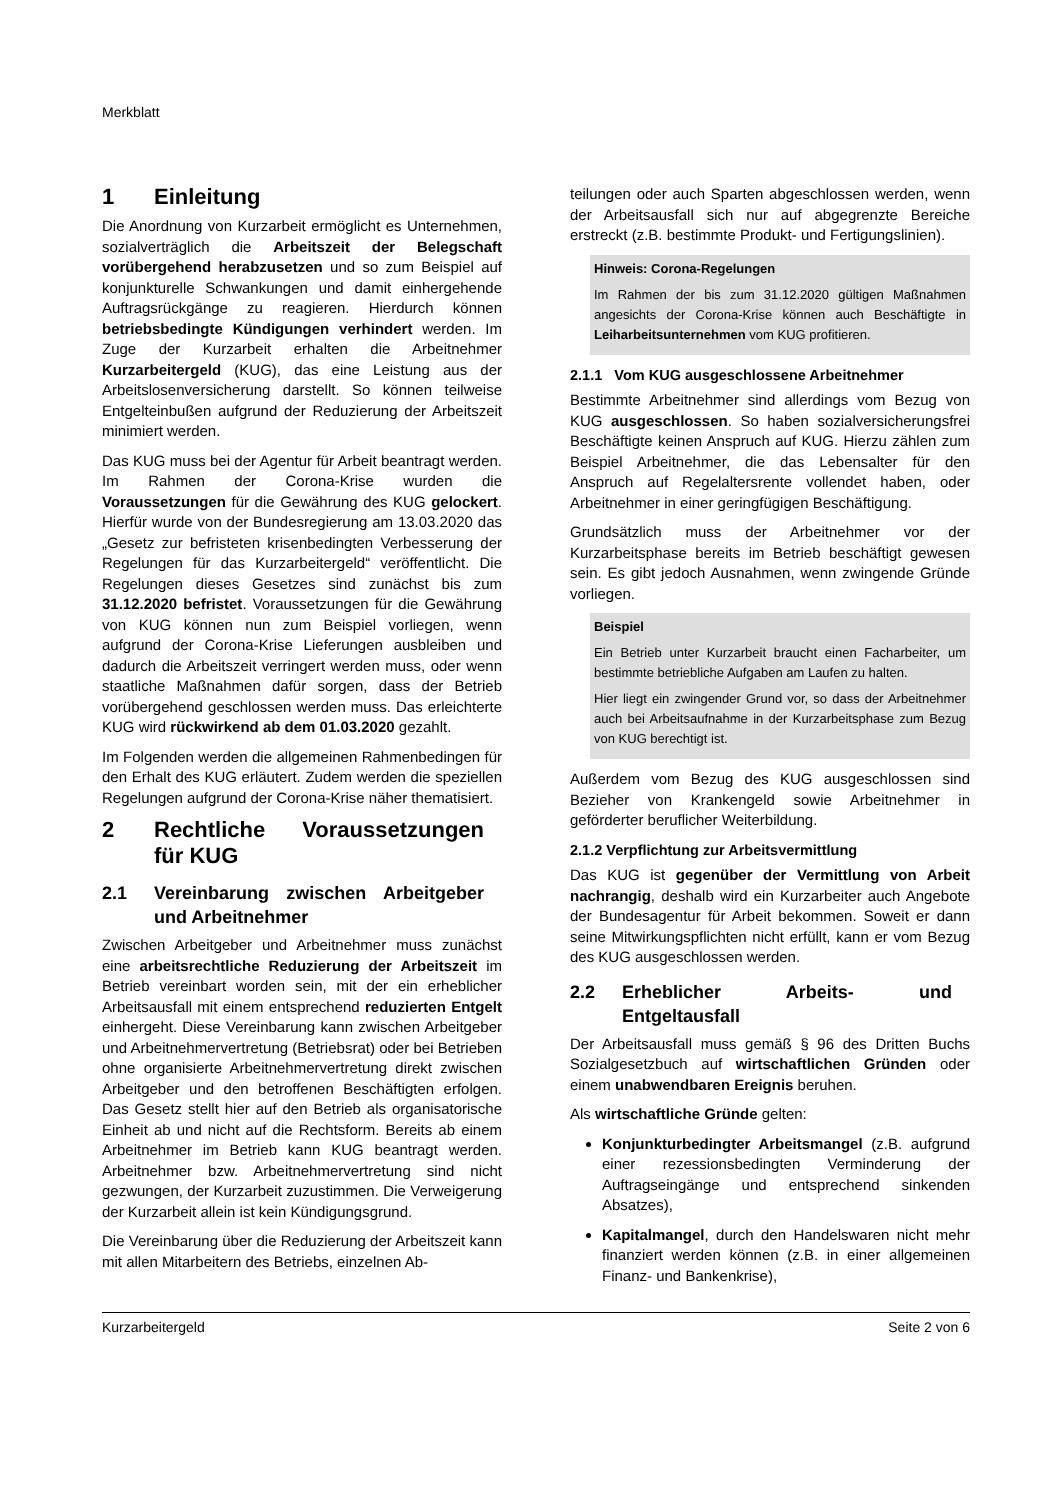Merkblatt
1 Einleitung
Die Anordnung von Kurzarbeit ermöglicht es Unternehmen, sozialverträglich die Arbeitszeit der Belegschaft vorübergehend herabzusetzen und so zum Beispiel auf konjunkturelle Schwankungen und damit einhergehende Auftragsrückgänge zu reagieren. Hierdurch können betriebsbedingte Kündigungen verhindert werden. Im Zuge der Kurzarbeit erhalten die Arbeitnehmer Kurzarbeitergeld (KUG), das eine Leistung aus der Arbeitslosenversicherung darstellt. So können teilweise Entgelteinbußen aufgrund der Reduzierung der Arbeitszeit minimiert werden.
Das KUG muss bei der Agentur für Arbeit beantragt werden. Im Rahmen der Corona-Krise wurden die Voraussetzungen für die Gewährung des KUG gelockert. Hierfür wurde von der Bundesregierung am 13.03.2020 das „Gesetz zur befristeten krisenbedingten Verbesserung der Regelungen für das Kurzarbeitergeld“ veröffentlicht. Die Regelungen dieses Gesetzes sind zunächst bis zum 31.12.2020 befristet. Voraussetzungen für die Gewährung von KUG können nun zum Beispiel vorliegen, wenn aufgrund der Corona-Krise Lieferungen ausbleiben und dadurch die Arbeitszeit verringert werden muss, oder wenn staatliche Maßnahmen dafür sorgen, dass der Betrieb vorübergehend geschlossen werden muss. Das erleichterte KUG wird rückwirkend ab dem 01.03.2020 gezahlt.
Im Folgenden werden die allgemeinen Rahmenbedingen für den Erhalt des KUG erläutert. Zudem werden die speziellen Regelungen aufgrund der Corona-Krise näher thematisiert.
2 Rechtliche Voraussetzungen für KUG
2.1 Vereinbarung zwischen Arbeitgeber und Arbeitnehmer
Zwischen Arbeitgeber und Arbeitnehmer muss zunächst eine arbeitsrechtliche Reduzierung der Arbeitszeit im Betrieb vereinbart worden sein, mit der ein erheblicher Arbeitsausfall mit einem entsprechend reduzierten Entgelt einhergeht. Diese Vereinbarung kann zwischen Arbeitgeber und Arbeitnehmervertretung (Betriebsrat) oder bei Betrieben ohne organisierte Arbeitnehmervertretung direkt zwischen Arbeitgeber und den betroffenen Beschäftigten erfolgen. Das Gesetz stellt hier auf den Betrieb als organisatorische Einheit ab und nicht auf die Rechtsform. Bereits ab einem Arbeitnehmer im Betrieb kann KUG beantragt werden. Arbeitnehmer bzw. Arbeitnehmervertretung sind nicht gezwungen, der Kurzarbeit zuzustimmen. Die Verweigerung der Kurzarbeit allein ist kein Kündigungsgrund.
Die Vereinbarung über die Reduzierung der Arbeitszeit kann mit allen Mitarbeitern des Betriebs, einzelnen Ab-
teilungen oder auch Sparten abgeschlossen werden, wenn der Arbeitsausfall sich nur auf abgegrenzte Bereiche erstreckt (z.B. bestimmte Produkt- und Fertigungslinien).
Hinweis: Corona-Regelungen
Im Rahmen der bis zum 31.12.2020 gültigen Maßnahmen angesichts der Corona-Krise können auch Beschäftigte in Leiharbeitsunternehmen vom KUG profitieren.
2.1.1 Vom KUG ausgeschlossene Arbeitnehmer
Bestimmte Arbeitnehmer sind allerdings vom Bezug von KUG ausgeschlossen. So haben sozialversicherungsfrei Beschäftigte keinen Anspruch auf KUG. Hierzu zählen zum Beispiel Arbeitnehmer, die das Lebensalter für den Anspruch auf Regelaltersrente vollendet haben, oder Arbeitnehmer in einer geringfügigen Beschäftigung.
Grundsätzlich muss der Arbeitnehmer vor der Kurzarbeitsphase bereits im Betrieb beschäftigt gewesen sein. Es gibt jedoch Ausnahmen, wenn zwingende Gründe vorliegen.
Beispiel
Ein Betrieb unter Kurzarbeit braucht einen Facharbeiter, um bestimmte betriebliche Aufgaben am Laufen zu halten.
Hier liegt ein zwingender Grund vor, so dass der Arbeitnehmer auch bei Arbeitsaufnahme in der Kurzarbeitsphase zum Bezug von KUG berechtigt ist.
Außerdem vom Bezug des KUG ausgeschlossen sind Bezieher von Krankengeld sowie Arbeitnehmer in geförderter beruflicher Weiterbildung.
2.1.2 Verpflichtung zur Arbeitsvermittlung
Das KUG ist gegenüber der Vermittlung von Arbeit nachrangig, deshalb wird ein Kurzarbeiter auch Angebote der Bundesagentur für Arbeit bekommen. Soweit er dann seine Mitwirkungspflichten nicht erfüllt, kann er vom Bezug des KUG ausgeschlossen werden.
2.2 Erheblicher Arbeits- und Entgeltausfall
Der Arbeitsausfall muss gemäß § 96 des Dritten Buchs Sozialgesetzbuch auf wirtschaftlichen Gründen oder einem unabwendbaren Ereignis beruhen.
Als wirtschaftliche Gründe gelten:
Konjunkturbedingter Arbeitsmangel (z.B. aufgrund einer rezessionsbedingten Verminderung der Auftragseingänge und entsprechend sinkenden Absatzes),
Kapitalmangel, durch den Handelswaren nicht mehr finanziert werden können (z.B. in einer allgemeinen Finanz- und Bankenkrise),
Kurzarbeitergeld Seite 2 von 6